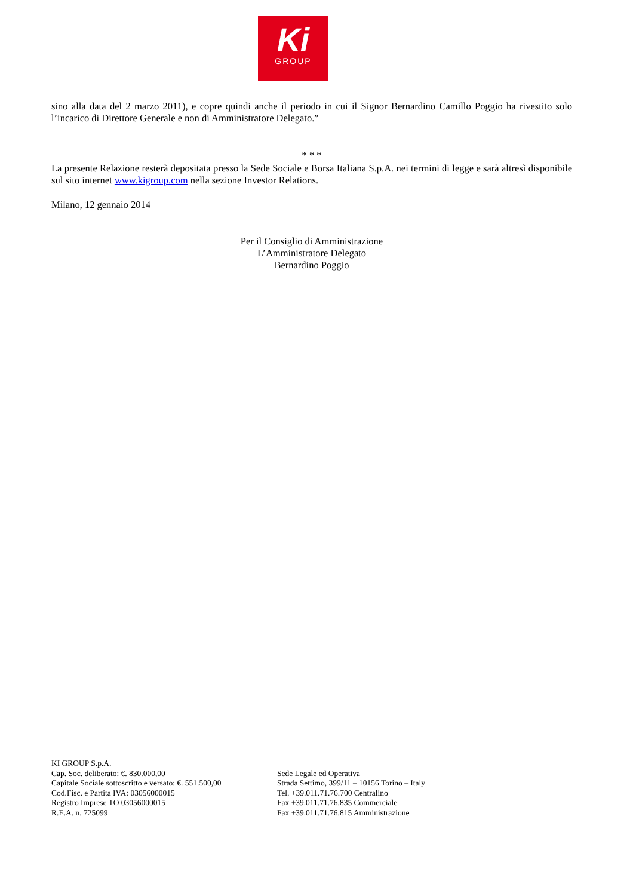Ki
GROUP
sino alla data del 2 marzo 2011), e copre quindi anche il periodo in cui il Signor Bernardino Camillo Poggio ha rivestito solo l’incarico di Direttore Generale e non di Amministratore Delegato.”
* * *
La presente Relazione resterà depositata presso la Sede Sociale e Borsa Italiana S.p.A. nei termini di legge e sarà altresì disponibile sul sito internet www.kigroup.com nella sezione Investor Relations.
Milano, 12 gennaio 2014
Per il Consiglio di Amministrazione
L’Amministratore Delegato
Bernardino Poggio
KI GROUP S.p.A.
Cap. Soc. deliberato: €. 830.000,00
Capitale Sociale sottoscritto e versato: €. 551.500,00
Cod.Fisc. e Partita IVA: 03056000015
Registro Imprese TO 03056000015
R.E.A. n. 725099
Sede Legale ed Operativa
Strada Settimo, 399/11 – 10156 Torino – Italy
Tel. +39.011.71.76.700 Centralino
Fax +39.011.71.76.835 Commerciale
Fax +39.011.71.76.815 Amministrazione